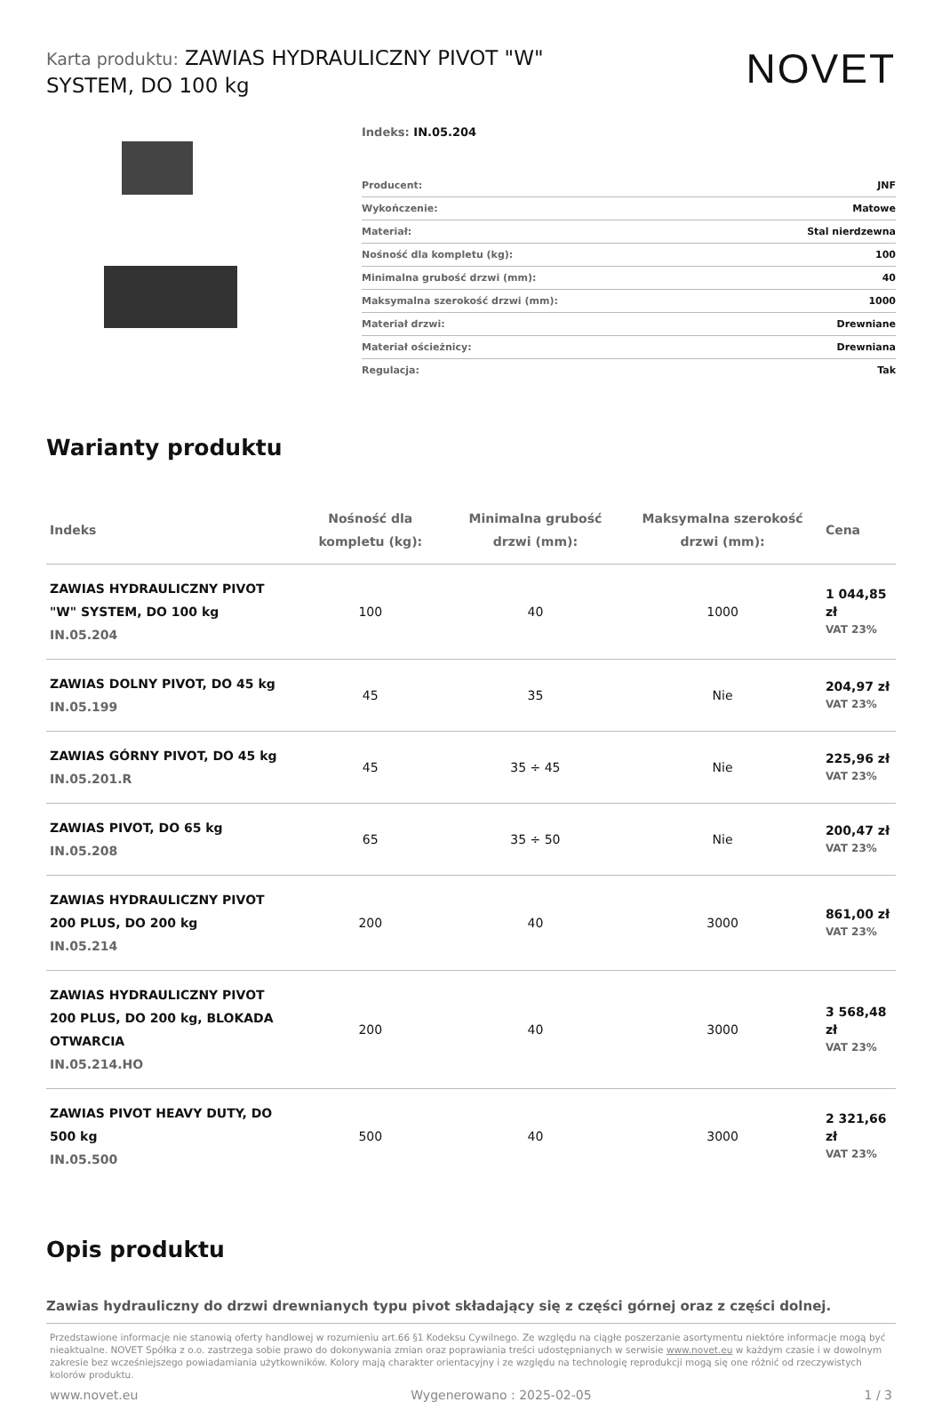Karta produktu: ZAWIAS HYDRAULICZNY PIVOT "W" SYSTEM, DO 100 kg
NOVET
Indeks: IN.05.204
| Producent: | JNF |
| Wykończenie: | Matowe |
| Materiał: | Stal nierdzewna |
| Nośność dla kompletu (kg): | 100 |
| Minimalna grubość drzwi (mm): | 40 |
| Maksymalna szerokość drzwi (mm): | 1000 |
| Materiał drzwi: | Drewniane |
| Materiał ościeżnicy: | Drewniana |
| Regulacja: | Tak |
Warianty produktu
| Indeks | Nośność dla kompletu (kg): | Minimalna grubość drzwi (mm): | Maksymalna szerokość drzwi (mm): | Cena |
| --- | --- | --- | --- | --- |
| ZAWIAS HYDRAULICZNY PIVOT "W" SYSTEM, DO 100 kg IN.05.204 | 100 | 40 | 1000 | 1 044,85 zł VAT 23% |
| ZAWIAS DOLNY PIVOT, DO 45 kg IN.05.199 | 45 | 35 | Nie | 204,97 zł VAT 23% |
| ZAWIAS GÓRNY PIVOT, DO 45 kg IN.05.201.R | 45 | 35 ÷ 45 | Nie | 225,96 zł VAT 23% |
| ZAWIAS PIVOT, DO 65 kg IN.05.208 | 65 | 35 ÷ 50 | Nie | 200,47 zł VAT 23% |
| ZAWIAS HYDRAULICZNY PIVOT 200 PLUS, DO 200 kg IN.05.214 | 200 | 40 | 3000 | 861,00 zł VAT 23% |
| ZAWIAS HYDRAULICZNY PIVOT 200 PLUS, DO 200 kg, BLOKADA OTWARCIA IN.05.214.HO | 200 | 40 | 3000 | 3 568,48 zł VAT 23% |
| ZAWIAS PIVOT HEAVY DUTY, DO 500 kg IN.05.500 | 500 | 40 | 3000 | 2 321,66 zł VAT 23% |
Opis produktu
Zawias hydrauliczny do drzwi drewnianych typu pivot składający się z części górnej oraz z części dolnej.
Przedstawione informacje nie stanowią oferty handlowej w rozumieniu art.66 §1 Kodeksu Cywilnego. Ze względu na ciągłe poszerzanie asortymentu niektóre informacje mogą być nieaktualne. NOVET Spółka z o.o. zastrzega sobie prawo do dokonywania zmian oraz poprawiania treści udostępnianych w serwisie www.novet.eu w każdym czasie i w dowolnym zakresie bez wcześniejszego powiadamiania użytkowników. Kolory mają charakter orientacyjny i ze względu na technologię reprodukcji mogą się one różnić od rzeczywistych kolorów produktu.
www.novet.eu Wygenerowano : 2025-02-05 1 / 3